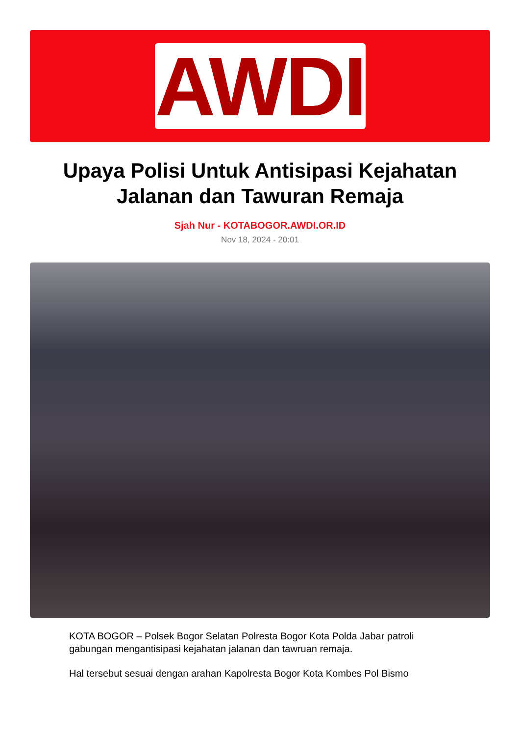AWDI
Upaya Polisi Untuk Antisipasi Kejahatan Jalanan dan Tawuran Remaja
Sjah Nur - KOTABOGOR.AWDI.OR.ID
Nov 18, 2024 - 20:01
KOTA BOGOR – Polsek Bogor Selatan Polresta Bogor Kota Polda Jabar patroli gabungan mengantisipasi kejahatan jalanan dan tawruan remaja.
Hal tersebut sesuai dengan arahan Kapolresta Bogor Kota Kombes Pol Bismo